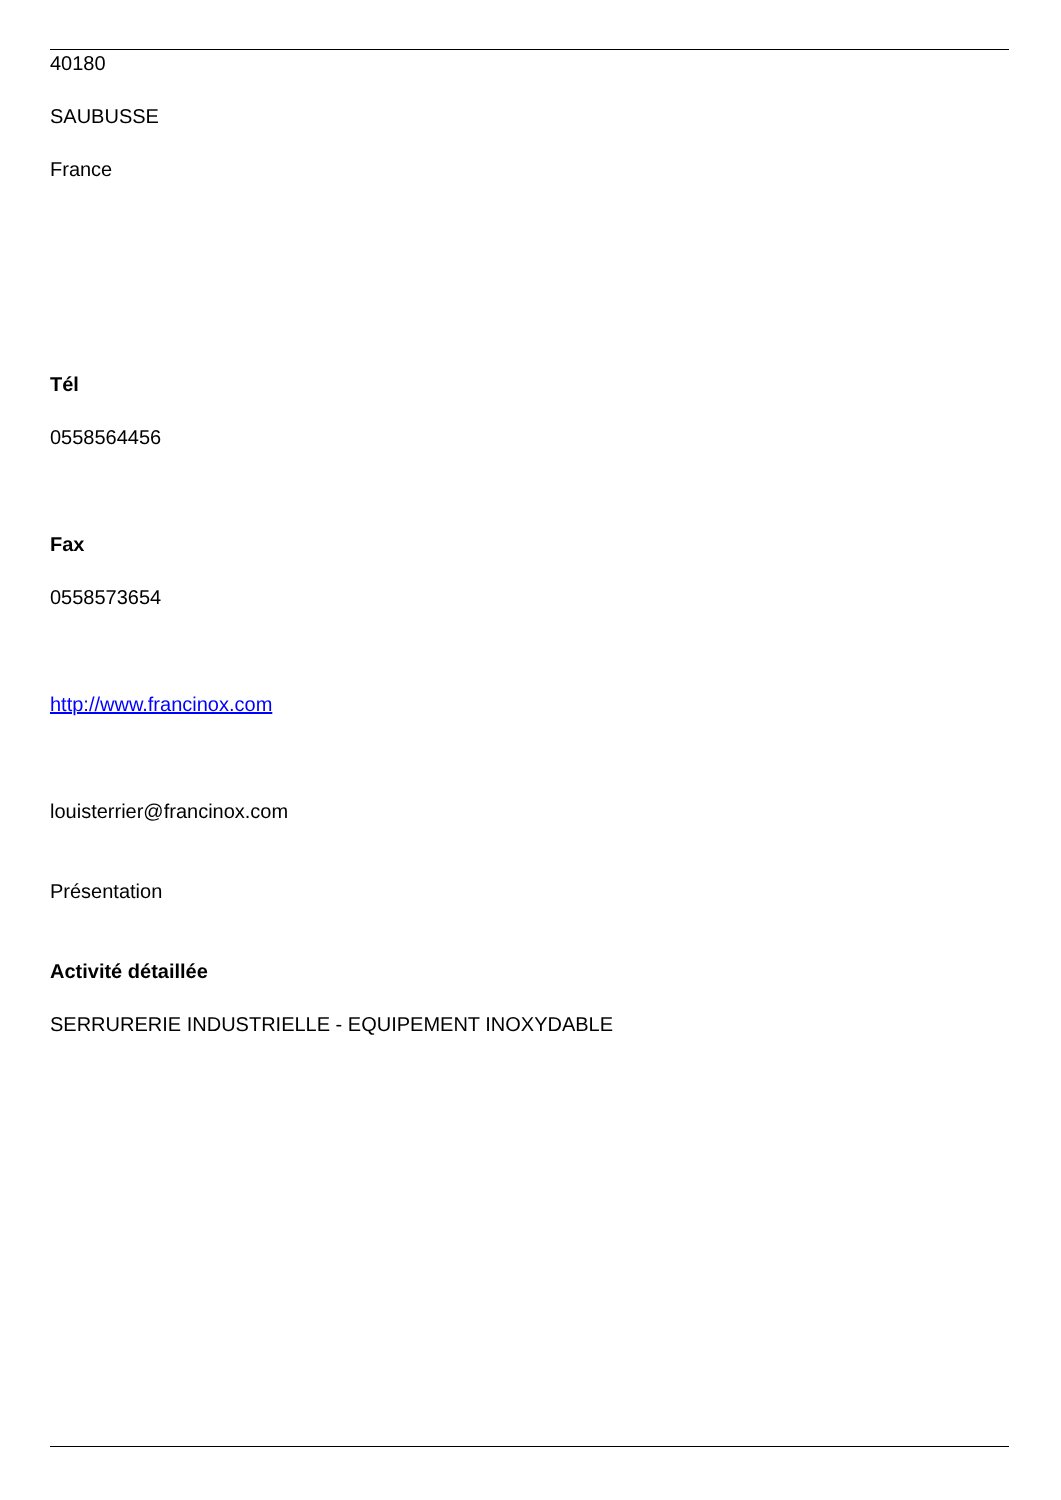40180
SAUBUSSE
France
Tél
0558564456
Fax
0558573654
http://www.francinox.com
louisterrier@francinox.com
Présentation
Activité détaillée
SERRURERIE INDUSTRIELLE - EQUIPEMENT INOXYDABLE